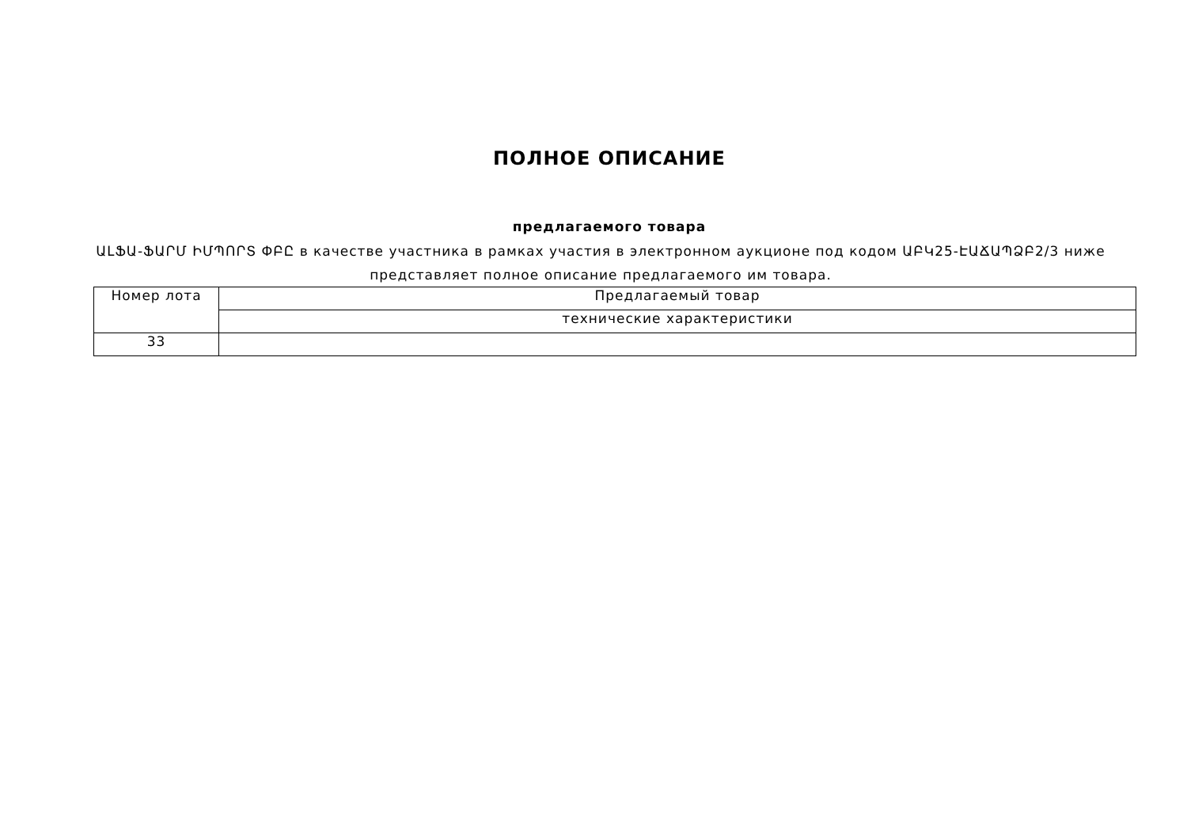ПОЛНОЕ ОПИСАНИЕ
предлагаемого товара
ԱԼՖԱ-ՖԱՐՄ ԻՄՊՈՐՏ ՓԲԸ в качестве участника в рамках участия в электронном аукционе под кодом ԱԲԿ25-ԷԱՃԱՊՁԲ2/3 ниже представляет полное описание предлагаемого им товара.
| Номер лота | Предлагаемый товар |
| | технические характеристики |
| 33 | |